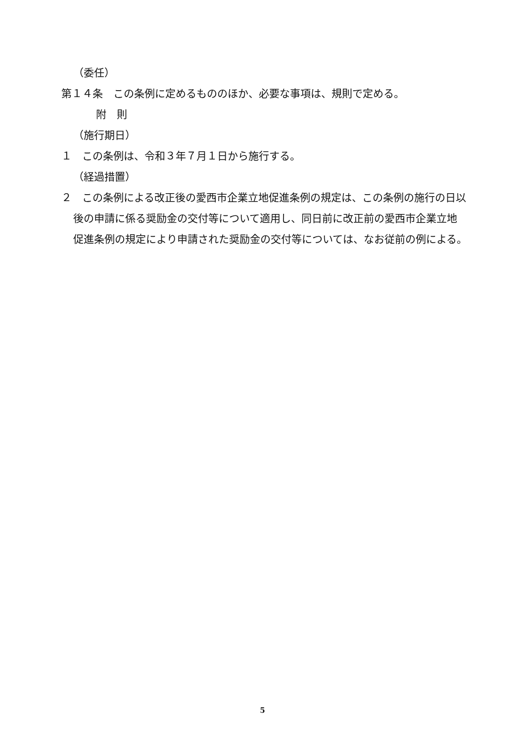（委任）
第１４条　この条例に定めるもののほか、必要な事項は、規則で定める。
附　則
（施行期日）
１　この条例は、令和３年７月１日から施行する。
（経過措置）
２　この条例による改正後の愛西市企業立地促進条例の規定は、この条例の施行の日以後の申請に係る奨励金の交付等について適用し、同日前に改正前の愛西市企業立地促進条例の規定により申請された奨励金の交付等については、なお従前の例による。
5